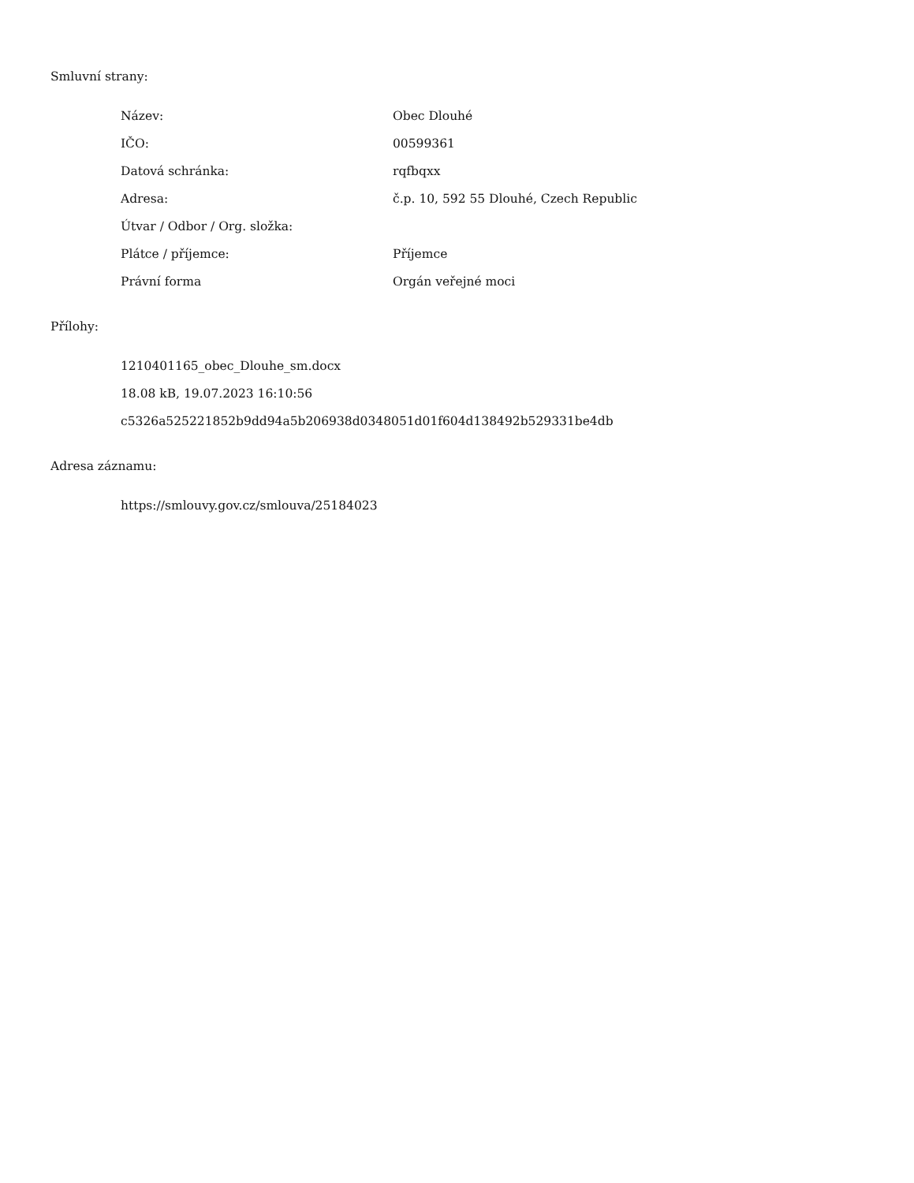Smluvní strany:
| Název: | Obec Dlouhé |
| IČO: | 00599361 |
| Datová schránka: | rqfbqxx |
| Adresa: | č.p. 10, 592 55 Dlouhé, Czech Republic |
| Útvar / Odbor / Org. složka: | |
| Plátce / příjemce: | Příjemce |
| Právní forma | Orgán veřejné moci |
Přílohy:
1210401165_obec_Dlouhe_sm.docx
18.08 kB, 19.07.2023 16:10:56
c5326a525221852b9dd94a5b206938d0348051d01f604d138492b529331be4db
Adresa záznamu:
https://smlouvy.gov.cz/smlouva/25184023